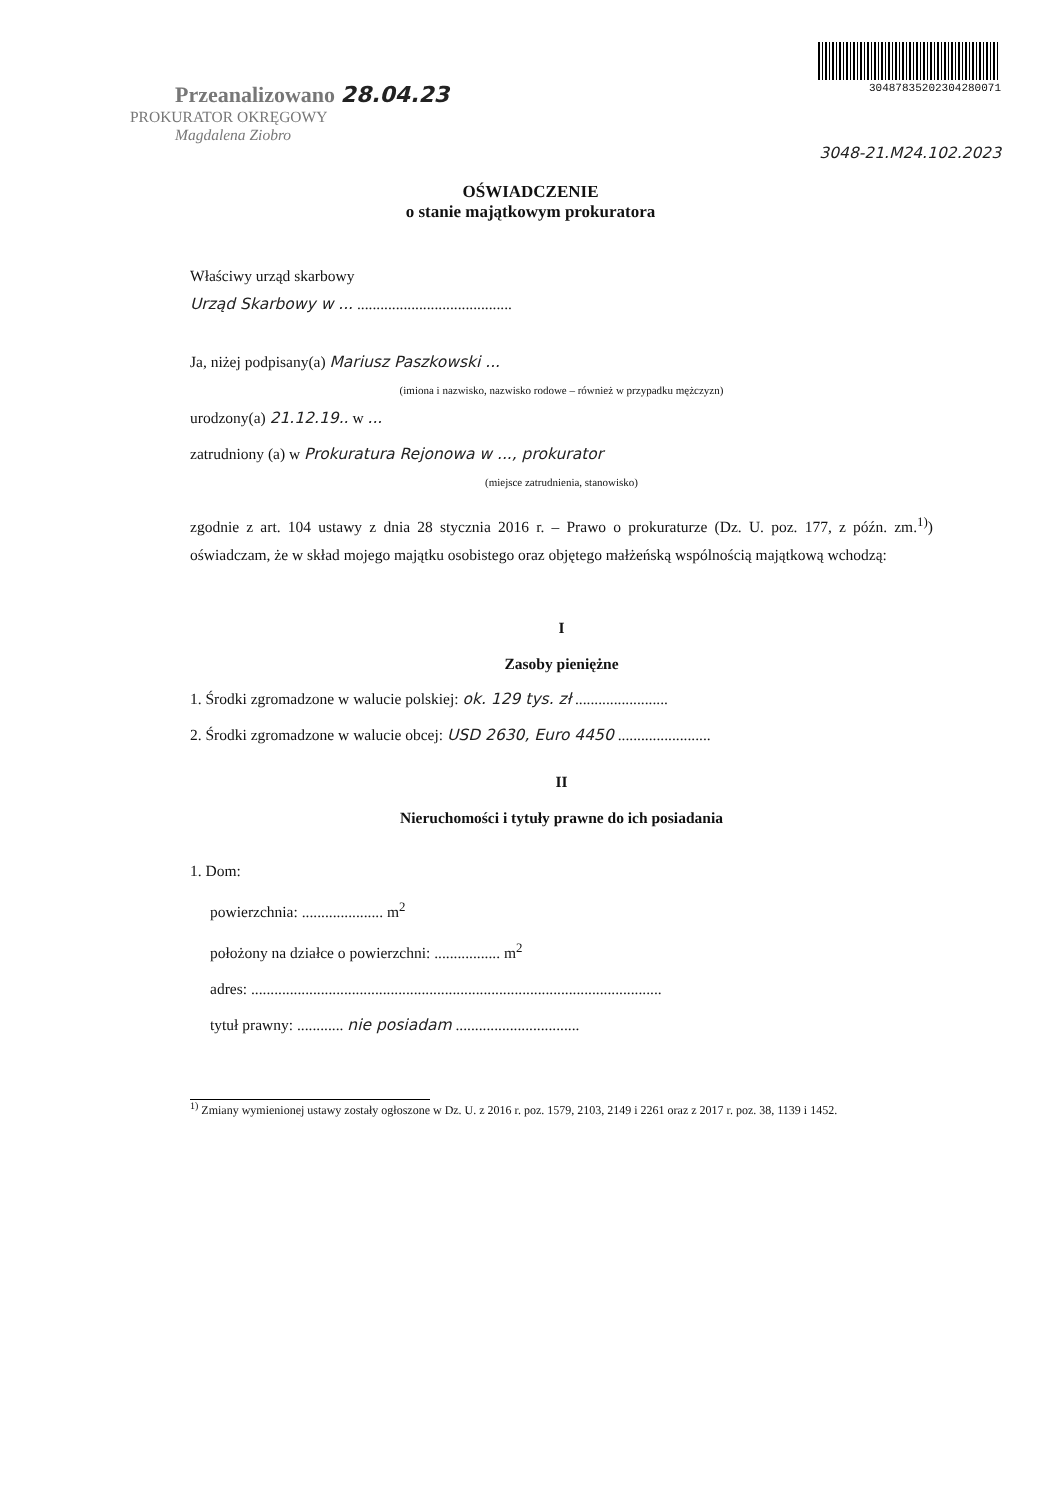Przeanalizowano 28.04.23
PROKURATOR OKRĘGOWY
Magdalena Ziobro
3048783520230428007​1
3048-21.M24.102.2023
OŚWIADCZENIE
o stanie majątkowym prokuratora
Właściwy urząd skarbowy
Urząd Skarbowy w ... ........................................
Ja, niżej podpisany(a) Mariusz Paszkowski ...
(imiona i nazwisko, nazwisko rodowe – również w przypadku mężczyzn)
urodzony(a) 21.12.19.. w ...
zatrudniony (a) w Prokuratura Rejonowa w ..., prokurator
(miejsce zatrudnienia, stanowisko)
zgodnie z art. 104 ustawy z dnia 28 stycznia 2016 r. – Prawo o prokuraturze (Dz. U. poz. 177, z późn. zm.<sup>1)</sup>) oświadczam, że w skład mojego majątku osobistego oraz objętego małżeńską wspólnością majątkową wchodzą:
I
Zasoby pieniężne
1. Środki zgromadzone w walucie polskiej: ok. 129 tys. zł ........................
2. Środki zgromadzone w walucie obcej: USD 2630, Euro 4450 ........................
II
Nieruchomości i tytuły prawne do ich posiadania
1. Dom:
powierzchnia: ..................... m<sup>2</sup>
położony na działce o powierzchni: ................. m<sup>2</sup>
adres: ..........................................................................................................
tytuł prawny: ............ nie posiadam ................................
<sup>1)</sup> Zmiany wymienionej ustawy zostały ogłoszone w Dz. U. z 2016 r. poz. 1579, 2103, 2149 i 2261 oraz z 2017 r. poz. 38, 1139 i 1452.